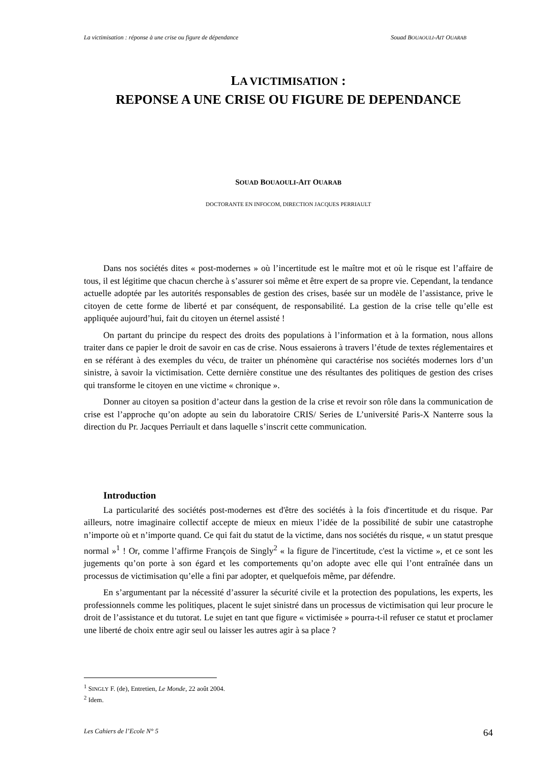La victimisation : réponse à une crise ou figure de dépendance Souad BOUAOULI-AIT OUARAB
LA VICTIMISATION :
REPONSE A UNE CRISE OU FIGURE DE DEPENDANCE
SOUAD BOUAOULI-AIT OUARAB
DOCTORANTE EN INFOCOM, DIRECTION JACQUES PERRIAULT
Dans nos sociétés dites « post-modernes » où l’incertitude est le maître mot et où le risque est l’affaire de tous, il est légitime que chacun cherche à s’assurer soi même et être expert de sa propre vie. Cependant, la tendance actuelle adoptée par les autorités responsables de gestion des crises, basée sur un modèle de l’assistance, prive le citoyen de cette forme de liberté et par conséquent, de responsabilité. La gestion de la crise telle qu’elle est appliquée aujourd’hui, fait du citoyen un éternel assisté !
On partant du principe du respect des droits des populations à l’information et à la formation, nous allons traiter dans ce papier le droit de savoir en cas de crise. Nous essaierons à travers l’étude de textes réglementaires et en se référant à des exemples du vécu, de traiter un phénomène qui caractérise nos sociétés modernes lors d’un sinistre, à savoir la victimisation. Cette dernière constitue une des résultantes des politiques de gestion des crises qui transforme le citoyen en une victime « chronique ».
Donner au citoyen sa position d’acteur dans la gestion de la crise et revoir son rôle dans la communication de crise est l’approche qu’on adopte au sein du laboratoire CRIS/ Series de L’université Paris-X Nanterre sous la direction du Pr. Jacques Perriault et dans laquelle s’inscrit cette communication.
Introduction
La particularité des sociétés post-modernes est d'être des sociétés à la fois d'incertitude et du risque. Par ailleurs, notre imaginaire collectif accepte de mieux en mieux l’idée de la possibilité de subir une catastrophe n’importe où et n’importe quand. Ce qui fait du statut de la victime, dans nos sociétés du risque, « un statut presque normal »<sup>1</sup> ! Or, comme l’affirme François de Singly<sup>2</sup> « la figure de l'incertitude, c'est la victime », et ce sont les jugements qu’on porte à son égard et les comportements qu’on adopte avec elle qui l’ont entraînée dans un processus de victimisation qu’elle a fini par adopter, et quelquefois même, par défendre.
En s’argumentant par la nécessité d’assurer la sécurité civile et la protection des populations, les experts, les professionnels comme les politiques, placent le sujet sinistré dans un processus de victimisation qui leur procure le droit de l’assistance et du tutorat. Le sujet en tant que figure « victimisée » pourra-t-il refuser ce statut et proclamer une liberté de choix entre agir seul ou laisser les autres agir à sa place ?
<sup>1</sup> SINGLY F. (de), Entretien, Le Monde, 22 août 2004.
<sup>2</sup> Idem.
Les Cahiers de l’Ecole N° 5 64